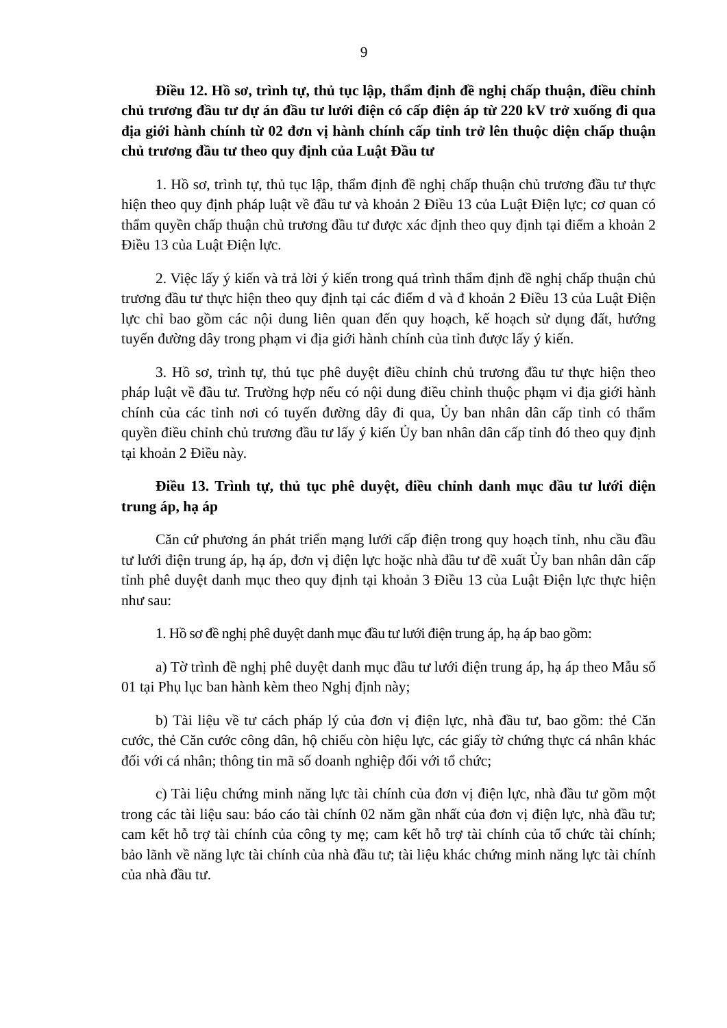9
Điều 12. Hồ sơ, trình tự, thủ tục lập, thẩm định đề nghị chấp thuận, điều chỉnh chủ trương đầu tư dự án đầu tư lưới điện có cấp điện áp từ 220 kV trở xuống đi qua địa giới hành chính từ 02 đơn vị hành chính cấp tỉnh trở lên thuộc diện chấp thuận chủ trương đầu tư theo quy định của Luật Đầu tư
1. Hồ sơ, trình tự, thủ tục lập, thẩm định đề nghị chấp thuận chủ trương đầu tư thực hiện theo quy định pháp luật về đầu tư và khoản 2 Điều 13 của Luật Điện lực; cơ quan có thẩm quyền chấp thuận chủ trương đầu tư được xác định theo quy định tại điểm a khoản 2 Điều 13 của Luật Điện lực.
2. Việc lấy ý kiến và trả lời ý kiến trong quá trình thẩm định đề nghị chấp thuận chủ trương đầu tư thực hiện theo quy định tại các điểm d và đ khoản 2 Điều 13 của Luật Điện lực chỉ bao gồm các nội dung liên quan đến quy hoạch, kế hoạch sử dụng đất, hướng tuyến đường dây trong phạm vi địa giới hành chính của tỉnh được lấy ý kiến.
3. Hồ sơ, trình tự, thủ tục phê duyệt điều chỉnh chủ trương đầu tư thực hiện theo pháp luật về đầu tư. Trường hợp nếu có nội dung điều chỉnh thuộc phạm vi địa giới hành chính của các tỉnh nơi có tuyến đường dây đi qua, Ủy ban nhân dân cấp tỉnh có thẩm quyền điều chỉnh chủ trương đầu tư lấy ý kiến Ủy ban nhân dân cấp tỉnh đó theo quy định tại khoản 2 Điều này.
Điều 13. Trình tự, thủ tục phê duyệt, điều chỉnh danh mục đầu tư lưới điện trung áp, hạ áp
Căn cứ phương án phát triển mạng lưới cấp điện trong quy hoạch tỉnh, nhu cầu đầu tư lưới điện trung áp, hạ áp, đơn vị điện lực hoặc nhà đầu tư đề xuất Ủy ban nhân dân cấp tỉnh phê duyệt danh mục theo quy định tại khoản 3 Điều 13 của Luật Điện lực thực hiện như sau:
1. Hồ sơ đề nghị phê duyệt danh mục đầu tư lưới điện trung áp, hạ áp bao gồm:
a) Tờ trình đề nghị phê duyệt danh mục đầu tư lưới điện trung áp, hạ áp theo Mẫu số 01 tại Phụ lục ban hành kèm theo Nghị định này;
b) Tài liệu về tư cách pháp lý của đơn vị điện lực, nhà đầu tư, bao gồm: thẻ Căn cước, thẻ Căn cước công dân, hộ chiếu còn hiệu lực, các giấy tờ chứng thực cá nhân khác đối với cá nhân; thông tin mã số doanh nghiệp đối với tổ chức;
c) Tài liệu chứng minh năng lực tài chính của đơn vị điện lực, nhà đầu tư gồm một trong các tài liệu sau: báo cáo tài chính 02 năm gần nhất của đơn vị điện lực, nhà đầu tư; cam kết hỗ trợ tài chính của công ty mẹ; cam kết hỗ trợ tài chính của tổ chức tài chính; bảo lãnh về năng lực tài chính của nhà đầu tư; tài liệu khác chứng minh năng lực tài chính của nhà đầu tư.